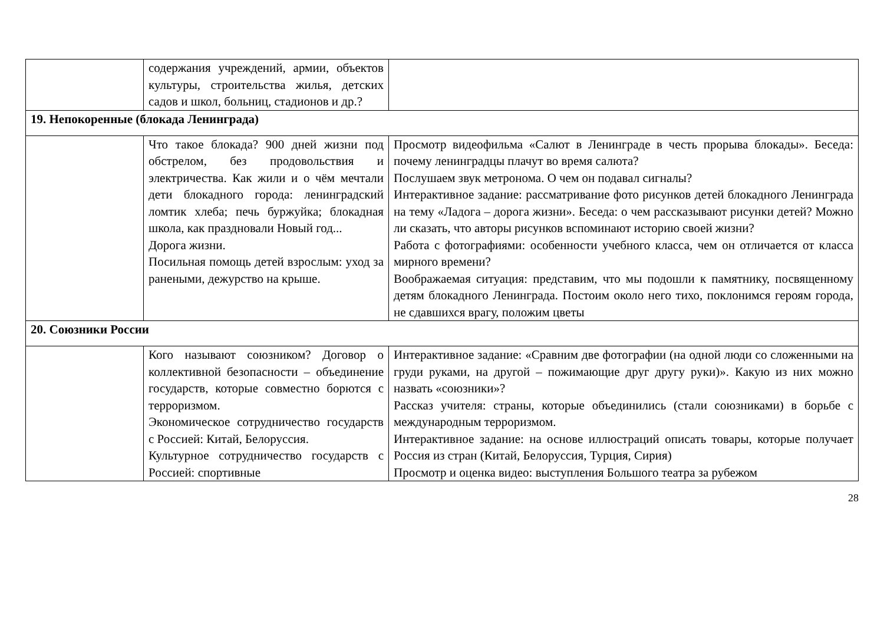| | содержания учреждений, армии, объектов культуры, строительства жилья, детских садов и школ, больниц, стадионов и др.? | |
| 19. Непокоренные (блокада Ленинграда) | | |
| | Что такое блокада? 900 дней жизни под обстрелом, без продовольствия и электричества. Как жили и о чём мечтали дети блокадного города: ленинградский ломтик хлеба; печь буржуйка; блокадная школа, как праздновали Новый год... Дорога жизни. Посильная помощь детей взрослым: уход за ранеными, дежурство на крыше. | Просмотр видеофильма «Салют в Ленинграде в честь прорыва блокады». Беседа: почему ленинградцы плачут во время салюта? Послушаем звук метронома. О чем он подавал сигналы? Интерактивное задание: рассматривание фото рисунков детей блокадного Ленинграда на тему «Ладога – дорога жизни». Беседа: о чем рассказывают рисунки детей? Можно ли сказать, что авторы рисунков вспоминают историю своей жизни? Работа с фотографиями: особенности учебного класса, чем он отличается от класса мирного времени? Воображаемая ситуация: представим, что мы подошли к памятнику, посвященному детям блокадного Ленинграда. Постоим около него тихо, поклонимся героям города, не сдавшихся врагу, положим цветы |
| 20. Союзники России | | |
| | Кого называют союзником? Договор о коллективной безопасности – объединение государств, которые совместно борются с терроризмом. Экономическое сотрудничество государств с Россией: Китай, Белоруссия. Культурное сотрудничество государств с Россией: спортивные | Интерактивное задание: «Сравним две фотографии (на одной люди со сложенными на груди руками, на другой – пожимающие друг другу руки)». Какую из них можно назвать «союзники»? Рассказ учителя: страны, которые объединились (стали союзниками) в борьбе с международным терроризмом. Интерактивное задание: на основе иллюстраций описать товары, которые получает Россия из стран (Китай, Белоруссия, Турция, Сирия) Просмотр и оценка видео: выступления Большого театра за рубежом |
28